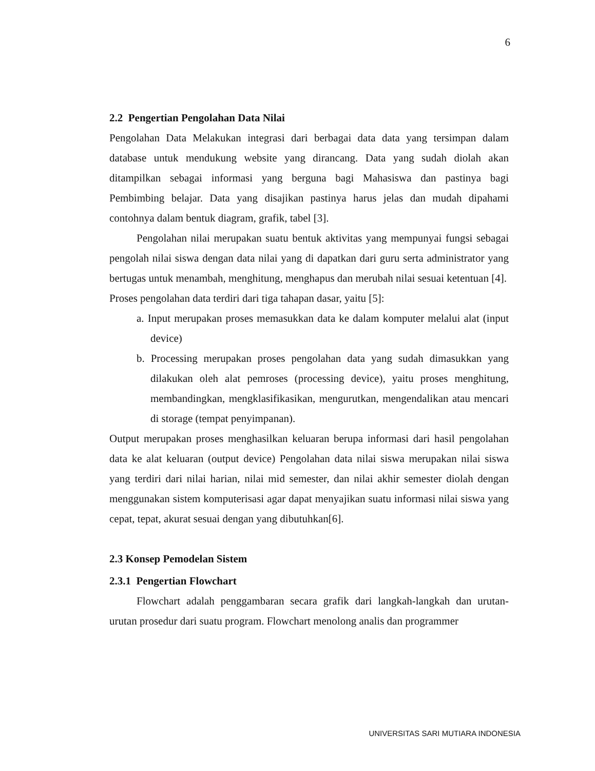6
2.2 Pengertian Pengolahan Data Nilai
Pengolahan Data Melakukan integrasi dari berbagai data data yang tersimpan dalam database untuk mendukung website yang dirancang. Data yang sudah diolah akan ditampilkan sebagai informasi yang berguna bagi Mahasiswa dan pastinya bagi Pembimbing belajar. Data yang disajikan pastinya harus jelas dan mudah dipahami contohnya dalam bentuk diagram, grafik, tabel [3].
Pengolahan nilai merupakan suatu bentuk aktivitas yang mempunyai fungsi sebagai pengolah nilai siswa dengan data nilai yang di dapatkan dari guru serta administrator yang bertugas untuk menambah, menghitung, menghapus dan merubah nilai sesuai ketentuan [4].
Proses pengolahan data terdiri dari tiga tahapan dasar, yaitu [5]:
a. Input merupakan proses memasukkan data ke dalam komputer melalui alat (input device)
b. Processing merupakan proses pengolahan data yang sudah dimasukkan yang dilakukan oleh alat pemroses (processing device), yaitu proses menghitung, membandingkan, mengklasifikasikan, mengurutkan, mengendalikan atau mencari di storage (tempat penyimpanan).
Output merupakan proses menghasilkan keluaran berupa informasi dari hasil pengolahan data ke alat keluaran (output device) Pengolahan data nilai siswa merupakan nilai siswa yang terdiri dari nilai harian, nilai mid semester, dan nilai akhir semester diolah dengan menggunakan sistem komputerisasi agar dapat menyajikan suatu informasi nilai siswa yang cepat, tepat, akurat sesuai dengan yang dibutuhkan[6].
2.3 Konsep Pemodelan Sistem
2.3.1 Pengertian Flowchart
Flowchart adalah penggambaran secara grafik dari langkah-langkah dan urutan-urutan prosedur dari suatu program. Flowchart menolong analis dan programmer
UNIVERSITAS SARI MUTIARA INDONESIA